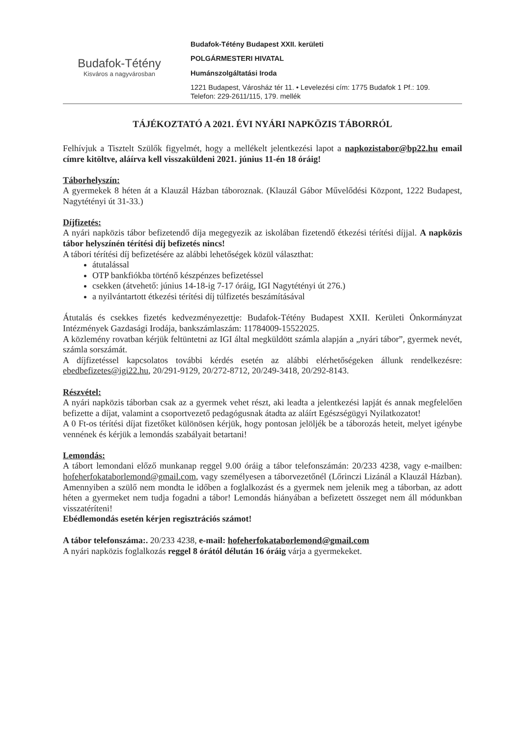Budafok-Tétény
Kisváros a nagyvárosban
Budafok-Tétény Budapest XXII. kerületi
POLGÁRMESTERI HIVATAL
Humánszolgáltatási Iroda
1221 Budapest, Városház tér 11. • Levelezési cím: 1775 Budafok 1 Pf.: 109.
Telefon: 229-2611/115, 179. mellék
TÁJÉKOZTATÓ A 2021. ÉVI NYÁRI NAPKÖZIS TÁBORRÓL
Felhívjuk a Tisztelt Szülők figyelmét, hogy a mellékelt jelentkezési lapot a napkozistabor@bp22.hu email címre kitöltve, aláírva kell visszaküldeni 2021. június 11-én 18 óráig!
Táborhelyszín:
A gyermekek 8 héten át a Klauzál Házban táboroznak. (Klauzál Gábor Művelődési Központ, 1222 Budapest, Nagytétényi út 31-33.)
Díjfizetés:
A nyári napközis tábor befizetendő díja megegyezik az iskolában fizetendő étkezési térítési díjjal. A napközis tábor helyszínén térítési díj befizetés nincs!
A tábori térítési díj befizetésére az alábbi lehetőségek közül választhat:
átutalással
OTP bankfiókba történő készpénzes befizetéssel
csekken (átvehető: június 14-18-ig 7-17 óráig, IGI Nagytétényi út 276.)
a nyilvántartott étkezési térítési díj túlfizetés beszámításával
Átutalás és csekkes fizetés kedvezményezettje: Budafok-Tétény Budapest XXII. Kerületi Önkormányzat Intézmények Gazdasági Irodája, bankszámlaszám: 11784009-15522025.
A közlemény rovatban kérjük feltüntetni az IGI által megküldött számla alapján a „nyári tábor”, gyermek nevét, számla sorszámát.
A díjfizetéssel kapcsolatos további kérdés esetén az alábbi elérhetőségeken állunk rendelkezésre: ebedbefizetes@igi22.hu, 20/291-9129, 20/272-8712, 20/249-3418, 20/292-8143.
Részvétel:
A nyári napközis táborban csak az a gyermek vehet részt, aki leadta a jelentkezési lapját és annak megfelelően befizette a díjat, valamint a csoportvezető pedagógusnak átadta az aláírt Egészségügyi Nyilatkozatot!
A 0 Ft-os térítési díjat fizetőket különösen kérjük, hogy pontosan jelöljék be a táborozás heteit, melyet igénybe vennének és kérjük a lemondás szabályait betartani!
Lemondás:
A tábort lemondani előző munkanap reggel 9.00 óráig a tábor telefonszámán: 20/233 4238, vagy e-mailben: hofeherfokataborlemond@gmail.com, vagy személyesen a táborvezetőnél (Lőrinczi Lizánál a Klauzál Házban). Amennyiben a szülő nem mondta le időben a foglalkozást és a gyermek nem jelenik meg a táborban, az adott héten a gyermeket nem tudja fogadni a tábor! Lemondás hiányában a befizetett összeget nem áll módunkban visszatéríteni!
Ebédlemondás esetén kérjen regisztrációs számot!
A tábor telefonszáma:. 20/233 4238, e-mail: hofeherfokataborlemond@gmail.com
A nyári napközis foglalkozás reggel 8 órától délután 16 óráig várja a gyermekeket.